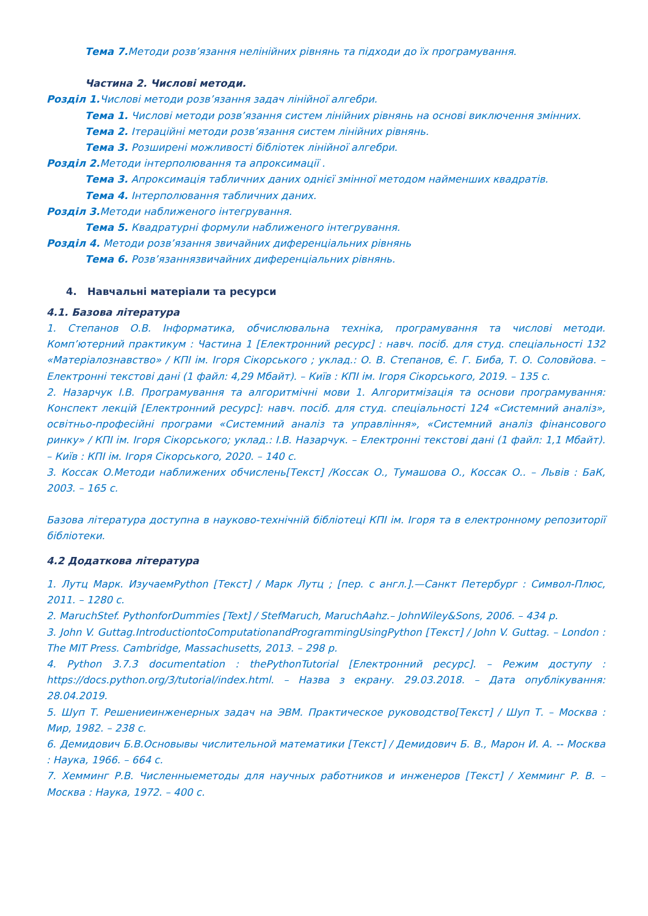Тема 7. Методи розв’язання нелінійних рівнянь та підходи до їх програмування.
Частина 2. Числові методи.
Розділ 1. Числові методи розв’язання задач лінійної алгебри.
Тема 1. Числові методи розв’язання систем лінійних рівнянь на основі виключення змінних.
Тема 2. Ітераційні методи розв’язання систем лінійних рівнянь.
Тема 3. Розширені можливості бібліотек лінійної алгебри.
Розділ 2. Методи інтерполювання та апроксимації .
Тема 3. Апроксимація табличних даних однієї змінної методом найменших квадратів.
Тема 4. Інтерполювання табличних даних.
Розділ 3. Методи наближеного інтегрування.
Тема 5. Квадратурні формули наближеного інтегрування.
Розділ 4. Методи розв’язання звичайних диференціальних рівнянь
Тема 6. Розв’язаннязвичайних диференціальних рівнянь.
4. Навчальні матеріали та ресурси
4.1. Базова література
1. Степанов О.В. Інформатика, обчислювальна техніка, програмування та числові методи. Комп’ютерний практикум : Частина 1 [Електронний ресурс] : навч. посіб. для студ. спеціальності 132 «Матеріалознавство» / КПІ ім. Ігоря Сікорського ; уклад.: О. В. Степанов, Є. Г. Биба, Т. О. Соловйова. – Електронні текстові дані (1 файл: 4,29 Мбайт). – Київ : КПІ ім. Ігоря Сікорського, 2019. – 135 с.
2. Назарчук І.В. Програмування та алгоритмічні мови 1. Алгоритмізація та основи програмування: Конспект лекцій [Електронний ресурс]: навч. посіб. для студ. спеціальності 124 «Системний аналіз», освітньо-професійні програми «Системний аналіз та управління», «Системний аналіз фінансового ринку» / КПІ ім. Ігоря Сікорського; уклад.: І.В. Назарчук. – Електронні текстові дані (1 файл: 1,1 Мбайт). – Київ : КПІ ім. Ігоря Сікорського, 2020. – 140 с.
3. Коссак О.Методи наближених обчислень[Текст] /Коссак О., Тумашова О., Коссак О.. – Львів : БаК, 2003. – 165 с.
Базова література доступна в науково-технічній бібліотеці КПІ ім. Ігоря та в електронному репозиторії бібліотеки.
4.2 Додаткова література
1. Лутц Марк. ИзучаемPython [Текст] / Марк Лутц ; [пер. с англ.].—Санкт Петербург : Символ-Плюс, 2011. – 1280 с.
2. MaruchStef. PythonforDummies [Text] / StefMaruch, MaruchAahz.– JohnWiley&Sons, 2006. – 434 p.
3. John V. Guttag.IntroductiontoComputationandProgrammingUsingPython [Текст] / John V. Guttag. – London : The MIT Press. Cambridge, Massachusetts, 2013. – 298 p.
4. Python 3.7.3 documentation : thePythonTutorial [Електронний ресурс]. – Режим доступу : https://docs.python.org/3/tutorial/index.html. – Назва з екрану. 29.03.2018. – Дата опублікування: 28.04.2019.
5. Шуп Т. Решениеинженерных задач на ЭВМ. Практическое руководство[Текст] / Шуп Т. – Москва : Мир, 1982. – 238 с.
6. Демидович Б.В.Основывы числительной математики [Текст] / Демидович Б. В., Марон И. А. -- Москва : Наука, 1966. – 664 с.
7. Хемминг Р.В. Численныеметоды для научных работников и инженеров [Текст] / Хемминг Р. В. – Москва : Наука, 1972. – 400 с.